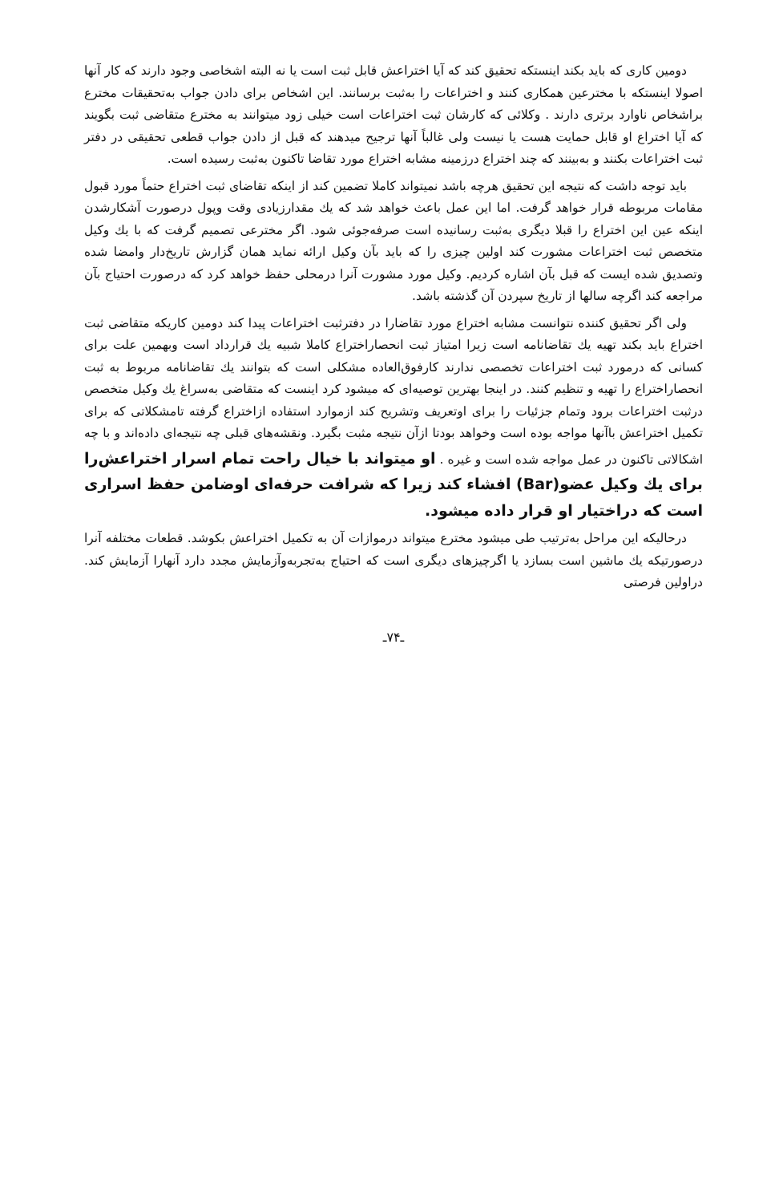دومین کاری که باید بکند اینستکه تحقیق کند که آیا اختراعش قابل ثبت است یا نه البته اشخاصی وجود دارند که کار آنها اصولا اینستکه با مخترعین همکاری کنند و اختراعات را به‌ثبت برسانند. این اشخاص برای دادن جواب به‌تحقیقات مخترع براشخاص ناوارد برتری دارند . وکلائی که کارشان ثبت اختراعات است خیلی زود میتوانند به مخترع متقاضی ثبت بگویند که آیا اختراع او قابل حمایت هست یا نیست ولی غالباً آنها ترجیح میدهند که قبل از دادن جواب قطعی تحقیقی در دفتر ثبت اختراعات بکنند و به‌بینند که چند اختراع درزمینه مشابه اختراع مورد تقاضا تاکنون به‌ثبت رسیده است.
باید توجه داشت که نتیجه این تحقیق هرچه باشد نمیتواند کاملا تضمین کند از اینکه تقاضای ثبت اختراع حتماً مورد قبول مقامات مربوطه قرار خواهد گرفت. اما این عمل باعث خواهد شد که یك مقدارزیادی وقت وپول درصورت آشکارشدن اینکه عین این اختراع را قبلا دیگری به‌ثبت رسانیده است صرفه‌جوئی شود. اگر مخترعی تصمیم گرفت که با یك وکیل متخصص ثبت اختراعات مشورت کند اولین چیزی را که باید بآن وکیل ارائه نماید همان گزارش تاریخ‌دار وامضا شده وتصدیق شده ایست که قبل بآن اشاره کردیم. وکیل مورد مشورت آنرا درمحلی حفظ خواهد کرد که درصورت احتیاج بآن مراجعه کند اگرچه سالها از تاریخ سپردن آن گذشته باشد.
ولی اگر تحقیق کننده نتوانست مشابه اختراع مورد تقاضارا در دفترثبت اختراعات پیدا کند دومین کاریکه متقاضی ثبت اختراع باید بکند تهیه یك تقاضانامه است زیرا امتیاز ثبت انحصاراختراع کاملا شبیه یك قرارداد است وبهمین علت برای کسانی که درمورد ثبت اختراعات تخصصی ندارند کارفوق‌العاده مشکلی است که بتوانند یك تقاضانامه مربوط به ثبت انحصاراختراع را تهیه و تنظیم کنند. در اینجا بهترین توصیه‌ای که میشود کرد اینست که متقاضی به‌سراغ یك وکیل متخصص درثبت اختراعات برود وتمام جزئیات را برای اوتعریف وتشریح کند ازموارد استفاده ازاختراع گرفته تامشکلاتی که برای تکمیل اختراعش باآنها مواجه بوده است وخواهد بودتا ازآن نتیجه مثبت بگیرد. ونقشه‌های قبلی چه نتیجه‌ای داده‌اند و با چه اشکالاتی تاکنون در عمل مواجه شده است و غیره . او میتواند با خیال راحت تمام اسرار اختراعش‌را برای یك وکیل عضو(Bar) افشاء کند زیرا که شرافت حرفه‌ای اوضامن حفظ اسراری است که دراختیار او قرار داده میشود.
درحالیکه این مراحل به‌ترتیب طی میشود مخترع میتواند درموازات آن به تکمیل اختراعش بکوشد. قطعات مختلفه آنرا درصورتیکه یك ماشین است بسازد یا اگرچیزهای دیگری است که احتیاج به‌تجربه‌وآزمایش مجدد دارد آنهارا آزمایش کند. دراولین فرصتی
ـ۷۴ـ